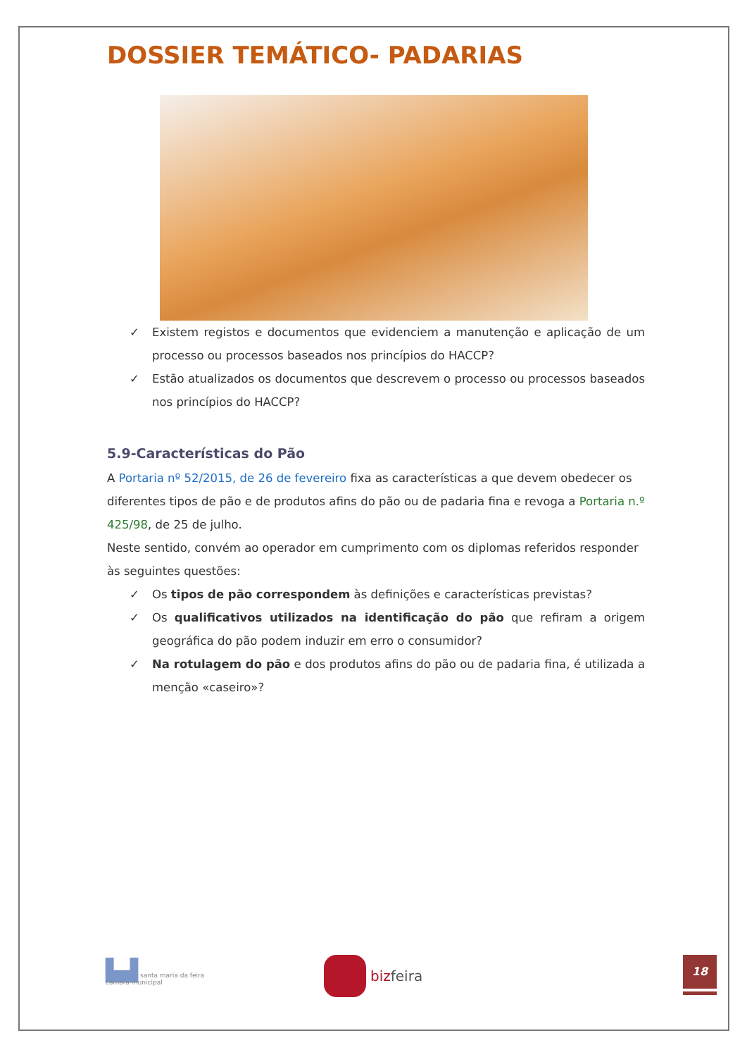DOSSIER TEMÁTICO- PADARIAS
✓ Existem registos e documentos que evidenciem a manutenção e aplicação de um processo ou processos baseados nos princípios do HACCP?
✓ Estão atualizados os documentos que descrevem o processo ou processos baseados nos princípios do HACCP?
5.9-Características do Pão
A Portaria nº 52/2015, de 26 de fevereiro fixa as características a que devem obedecer os diferentes tipos de pão e de produtos afins do pão ou de padaria fina e revoga a Portaria n.º 425/98, de 25 de julho.
Neste sentido, convém ao operador em cumprimento com os diplomas referidos responder às seguintes questões:
✓ Os tipos de pão correspondem às definições e características previstas?
✓ Os qualificativos utilizados na identificação do pão que refiram a origem geográfica do pão podem induzir em erro o consumidor?
✓ Na rotulagem do pão e dos produtos afins do pão ou de padaria fina, é utilizada a menção «caseiro»?
▙▟ santa maria da feira
câmara municipal
bizfeira
18